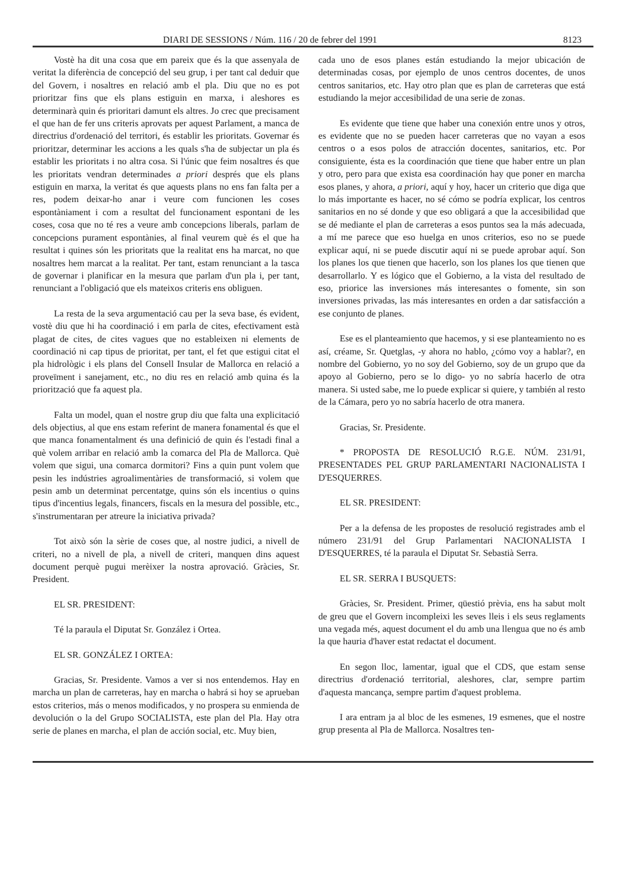DIARI DE SESSIONS / Núm. 116 / 20 de febrer del 1991 8123
Vostè ha dit una cosa que em pareix que és la que assenyala de veritat la diferència de concepció del seu grup, i per tant cal deduir que del Govern, i nosaltres en relació amb el pla. Diu que no es pot prioritzar fins que els plans estiguin en marxa, i aleshores es determinarà quin és prioritari damunt els altres. Jo crec que precisament el que han de fer uns criteris aprovats per aquest Parlament, a manca de directrius d'ordenació del territori, és establir les prioritats. Governar és prioritzar, determinar les accions a les quals s'ha de subjectar un pla és establir les prioritats i no altra cosa. Si l'únic que feim nosaltres és que les prioritats vendran determinades a priori després que els plans estiguin en marxa, la veritat és que aquests plans no ens fan falta per a res, podem deixar-ho anar i veure com funcionen les coses espontàniament i com a resultat del funcionament espontani de les coses, cosa que no té res a veure amb concepcions liberals, parlam de concepcions purament espontànies, al final veurem què és el que ha resultat i quines són les prioritats que la realitat ens ha marcat, no que nosaltres hem marcat a la realitat. Per tant, estam renunciant a la tasca de governar i planificar en la mesura que parlam d'un pla i, per tant, renunciant a l'obligació que els mateixos criteris ens obliguen.
La resta de la seva argumentació cau per la seva base, és evident, vostè diu que hi ha coordinació i em parla de cites, efectivament està plagat de cites, de cites vagues que no estableixen ni elements de coordinació ni cap tipus de prioritat, per tant, el fet que estigui citat el pla hidrològic i els plans del Consell Insular de Mallorca en relació a proveïment i sanejament, etc., no diu res en relació amb quina és la priorització que fa aquest pla.
Falta un model, quan el nostre grup diu que falta una explicitació dels objectius, al que ens estam referint de manera fonamental és que el que manca fonamentalment és una definició de quin és l'estadi final a què volem arribar en relació amb la comarca del Pla de Mallorca. Què volem que sigui, una comarca dormitori? Fins a quin punt volem que pesin les indústries agroalimentàries de transformació, si volem que pesin amb un determinat percentatge, quins són els incentius o quins tipus d'incentius legals, financers, fiscals en la mesura del possible, etc., s'instrumentaran per atreure la iniciativa privada?
Tot això són la sèrie de coses que, al nostre judici, a nivell de criteri, no a nivell de pla, a nivell de criteri, manquen dins aquest document perquè pugui merèixer la nostra aprovació. Gràcies, Sr. President.
EL SR. PRESIDENT:
Té la paraula el Diputat Sr. González i Ortea.
EL SR. GONZÁLEZ I ORTEA:
Gracias, Sr. Presidente. Vamos a ver si nos entendemos. Hay en marcha un plan de carreteras, hay en marcha o habrá si hoy se aprueban estos criterios, más o menos modificados, y no prospera su enmienda de devolución o la del Grupo SOCIALISTA, este plan del Pla. Hay otra serie de planes en marcha, el plan de acción social, etc. Muy bien,
cada uno de esos planes están estudiando la mejor ubicación de determinadas cosas, por ejemplo de unos centros docentes, de unos centros sanitarios, etc. Hay otro plan que es plan de carreteras que está estudiando la mejor accesibilidad de una serie de zonas.
Es evidente que tiene que haber una conexión entre unos y otros, es evidente que no se pueden hacer carreteras que no vayan a esos centros o a esos polos de atracción docentes, sanitarios, etc. Por consiguiente, ésta es la coordinación que tiene que haber entre un plan y otro, pero para que exista esa coordinación hay que poner en marcha esos planes, y ahora, a priori, aquí y hoy, hacer un criterio que diga que lo más importante es hacer, no sé cómo se podría explicar, los centros sanitarios en no sé donde y que eso obligará a que la accesibilidad que se dé mediante el plan de carreteras a esos puntos sea la más adecuada, a mí me parece que eso huelga en unos criterios, eso no se puede explicar aquí, ni se puede discutir aquí ni se puede aprobar aquí. Son los planes los que tienen que hacerlo, son los planes los que tienen que desarrollarlo. Y es lógico que el Gobierno, a la vista del resultado de eso, priorice las inversiones más interesantes o fomente, sin son inversiones privadas, las más interesantes en orden a dar satisfacción a ese conjunto de planes.
Ese es el planteamiento que hacemos, y si ese planteamiento no es así, créame, Sr. Quetglas, -y ahora no hablo, ¿cómo voy a hablar?, en nombre del Gobierno, yo no soy del Gobierno, soy de un grupo que da apoyo al Gobierno, pero se lo digo- yo no sabría hacerlo de otra manera. Si usted sabe, me lo puede explicar si quiere, y también al resto de la Cámara, pero yo no sabría hacerlo de otra manera.
Gracias, Sr. Presidente.
* PROPOSTA DE RESOLUCIÓ R.G.E. NÚM. 231/91, PRESENTADES PEL GRUP PARLAMENTARI NACIONALISTA I D'ESQUERRES.
EL SR. PRESIDENT:
Per a la defensa de les propostes de resolució registrades amb el número 231/91 del Grup Parlamentari NACIONALISTA I D'ESQUERRES, té la paraula el Diputat Sr. Sebastià Serra.
EL SR. SERRA I BUSQUETS:
Gràcies, Sr. President. Primer, qüestió prèvia, ens ha sabut molt de greu que el Govern incompleixi les seves lleis i els seus reglaments una vegada més, aquest document el du amb una llengua que no és amb la que hauria d'haver estat redactat el document.
En segon lloc, lamentar, igual que el CDS, que estam sense directrius d'ordenació territorial, aleshores, clar, sempre partim d'aquesta mancança, sempre partim d'aquest problema.
I ara entram ja al bloc de les esmenes, 19 esmenes, que el nostre grup presenta al Pla de Mallorca. Nosaltres ten-